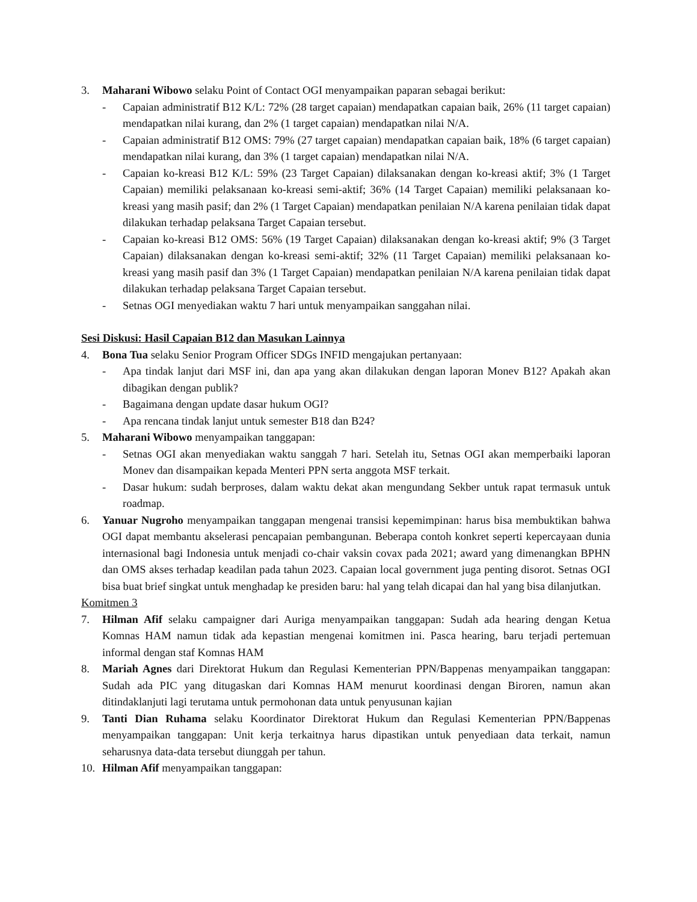3. Maharani Wibowo selaku Point of Contact OGI menyampaikan paparan sebagai berikut:
- Capaian administratif B12 K/L: 72% (28 target capaian) mendapatkan capaian baik, 26% (11 target capaian) mendapatkan nilai kurang, dan 2% (1 target capaian) mendapatkan nilai N/A.
- Capaian administratif B12 OMS: 79% (27 target capaian) mendapatkan capaian baik, 18% (6 target capaian) mendapatkan nilai kurang, dan 3% (1 target capaian) mendapatkan nilai N/A.
- Capaian ko-kreasi B12 K/L: 59% (23 Target Capaian) dilaksanakan dengan ko-kreasi aktif; 3% (1 Target Capaian) memiliki pelaksanaan ko-kreasi semi-aktif; 36% (14 Target Capaian) memiliki pelaksanaan ko-kreasi yang masih pasif; dan 2% (1 Target Capaian) mendapatkan penilaian N/A karena penilaian tidak dapat dilakukan terhadap pelaksana Target Capaian tersebut.
- Capaian ko-kreasi B12 OMS: 56% (19 Target Capaian) dilaksanakan dengan ko-kreasi aktif; 9% (3 Target Capaian) dilaksanakan dengan ko-kreasi semi-aktif; 32% (11 Target Capaian) memiliki pelaksanaan ko-kreasi yang masih pasif dan 3% (1 Target Capaian) mendapatkan penilaian N/A karena penilaian tidak dapat dilakukan terhadap pelaksana Target Capaian tersebut.
- Setnas OGI menyediakan waktu 7 hari untuk menyampaikan sanggahan nilai.
Sesi Diskusi: Hasil Capaian B12 dan Masukan Lainnya
4. Bona Tua selaku Senior Program Officer SDGs INFID mengajukan pertanyaan:
- Apa tindak lanjut dari MSF ini, dan apa yang akan dilakukan dengan laporan Monev B12? Apakah akan dibagikan dengan publik?
- Bagaimana dengan update dasar hukum OGI?
- Apa rencana tindak lanjut untuk semester B18 dan B24?
5. Maharani Wibowo menyampaikan tanggapan:
- Setnas OGI akan menyediakan waktu sanggah 7 hari. Setelah itu, Setnas OGI akan memperbaiki laporan Monev dan disampaikan kepada Menteri PPN serta anggota MSF terkait.
- Dasar hukum: sudah berproses, dalam waktu dekat akan mengundang Sekber untuk rapat termasuk untuk roadmap.
6. Yanuar Nugroho menyampaikan tanggapan mengenai transisi kepemimpinan: harus bisa membuktikan bahwa OGI dapat membantu akselerasi pencapaian pembangunan. Beberapa contoh konkret seperti kepercayaan dunia internasional bagi Indonesia untuk menjadi co-chair vaksin covax pada 2021; award yang dimenangkan BPHN dan OMS akses terhadap keadilan pada tahun 2023. Capaian local government juga penting disorot. Setnas OGI bisa buat brief singkat untuk menghadap ke presiden baru: hal yang telah dicapai dan hal yang bisa dilanjutkan.
Komitmen 3
7. Hilman Afif selaku campaigner dari Auriga menyampaikan tanggapan: Sudah ada hearing dengan Ketua Komnas HAM namun tidak ada kepastian mengenai komitmen ini. Pasca hearing, baru terjadi pertemuan informal dengan staf Komnas HAM
8. Mariah Agnes dari Direktorat Hukum dan Regulasi Kementerian PPN/Bappenas menyampaikan tanggapan: Sudah ada PIC yang ditugaskan dari Komnas HAM menurut koordinasi dengan Biroren, namun akan ditindaklanjuti lagi terutama untuk permohonan data untuk penyusunan kajian
9. Tanti Dian Ruhama selaku Koordinator Direktorat Hukum dan Regulasi Kementerian PPN/Bappenas menyampaikan tanggapan: Unit kerja terkaitnya harus dipastikan untuk penyediaan data terkait, namun seharusnya data-data tersebut diunggah per tahun.
10. Hilman Afif menyampaikan tanggapan: